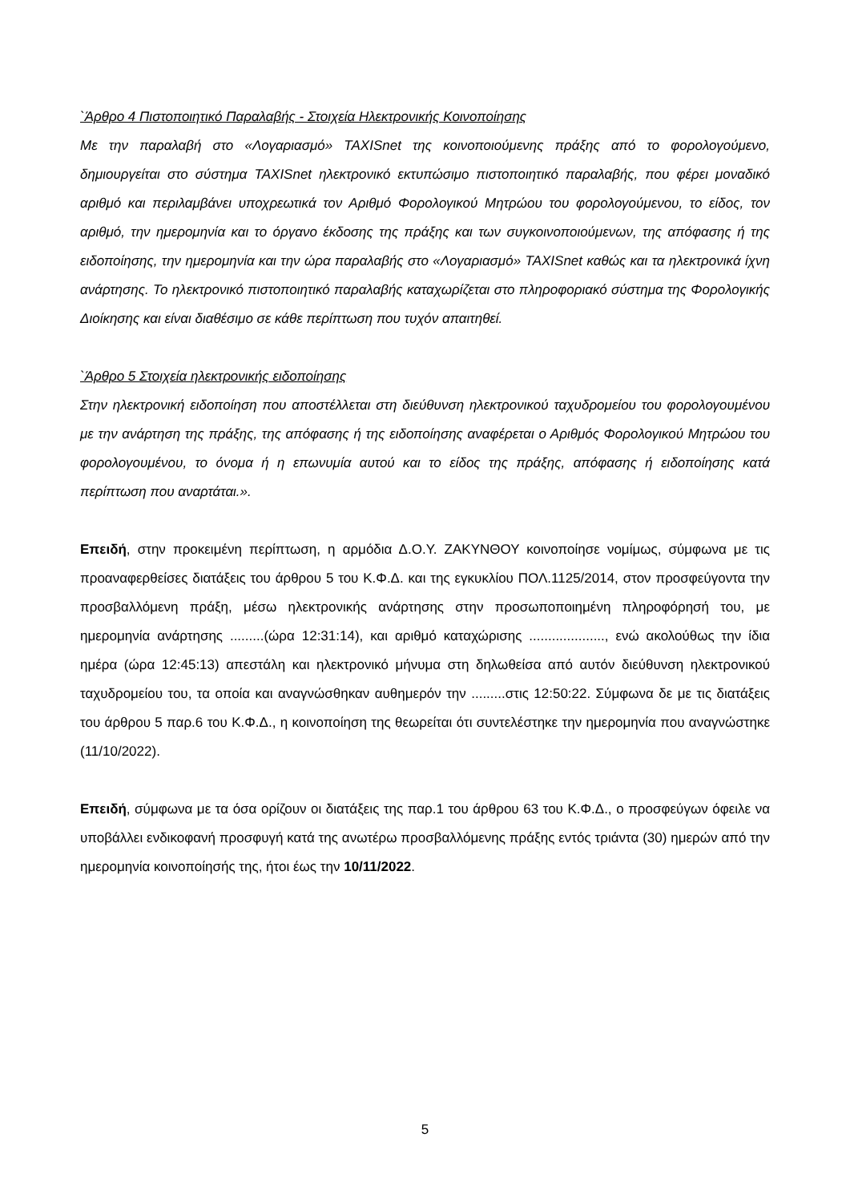`Άρθρο 4 Πιστοποιητικό Παραλαβής - Στοιχεία Ηλεκτρονικής Κοινοποίησης
Με την παραλαβή στο «Λογαριασμό» TAXISnet της κοινοποιούμενης πράξης από το φορολογούμενο, δημιουργείται στο σύστημα TAXISnet ηλεκτρονικό εκτυπώσιμο πιστοποιητικό παραλαβής, που φέρει μοναδικό αριθμό και περιλαμβάνει υποχρεωτικά τον Αριθμό Φορολογικού Μητρώου του φορολογούμενου, το είδος, τον αριθμό, την ημερομηνία και το όργανο έκδοσης της πράξης και των συγκοινοποιούμενων, της απόφασης ή της ειδοποίησης, την ημερομηνία και την ώρα παραλαβής στο «Λογαριασμό» TAXISnet καθώς και τα ηλεκτρονικά ίχνη ανάρτησης. Το ηλεκτρονικό πιστοποιητικό παραλαβής καταχωρίζεται στο πληροφοριακό σύστημα της Φορολογικής Διοίκησης και είναι διαθέσιμο σε κάθε περίπτωση που τυχόν απαιτηθεί.
`Άρθρο 5 Στοιχεία ηλεκτρονικής ειδοποίησης
Στην ηλεκτρονική ειδοποίηση που αποστέλλεται στη διεύθυνση ηλεκτρονικού ταχυδρομείου του φορολογουμένου με την ανάρτηση της πράξης, της απόφασης ή της ειδοποίησης αναφέρεται ο Αριθμός Φορολογικού Μητρώου του φορολογουμένου, το όνομα ή η επωνυμία αυτού και το είδος της πράξης, απόφασης ή ειδοποίησης κατά περίπτωση που αναρτάται.».
Επειδή, στην προκειμένη περίπτωση, η αρμόδια Δ.Ο.Υ. ΖΑΚΥΝΘΟΥ κοινοποίησε νομίμως, σύμφωνα με τις προαναφερθείσες διατάξεις του άρθρου 5 του Κ.Φ.Δ. και της εγκυκλίου ΠΟΛ.1125/2014, στον προσφεύγοντα την προσβαλλόμενη πράξη, μέσω ηλεκτρονικής ανάρτησης στην προσωποποιημένη πληροφόρησή του, με ημερομηνία ανάρτησης .........(ώρα 12:31:14), και αριθμό καταχώρισης ...................., ενώ ακολούθως την ίδια ημέρα (ώρα 12:45:13) απεστάλη και ηλεκτρονικό μήνυμα στη δηλωθείσα από αυτόν διεύθυνση ηλεκτρονικού ταχυδρομείου του, τα οποία και αναγνώσθηκαν αυθημερόν την .........στις 12:50:22. Σύμφωνα δε με τις διατάξεις του άρθρου 5 παρ.6 του Κ.Φ.Δ., η κοινοποίηση της θεωρείται ότι συντελέστηκε την ημερομηνία που αναγνώστηκε (11/10/2022).
Επειδή, σύμφωνα με τα όσα ορίζουν οι διατάξεις της παρ.1 του άρθρου 63 του Κ.Φ.Δ., ο προσφεύγων όφειλε να υποβάλλει ενδικοφανή προσφυγή κατά της ανωτέρω προσβαλλόμενης πράξης εντός τριάντα (30) ημερών από την ημερομηνία κοινοποίησής της, ήτοι έως την 10/11/2022.
5